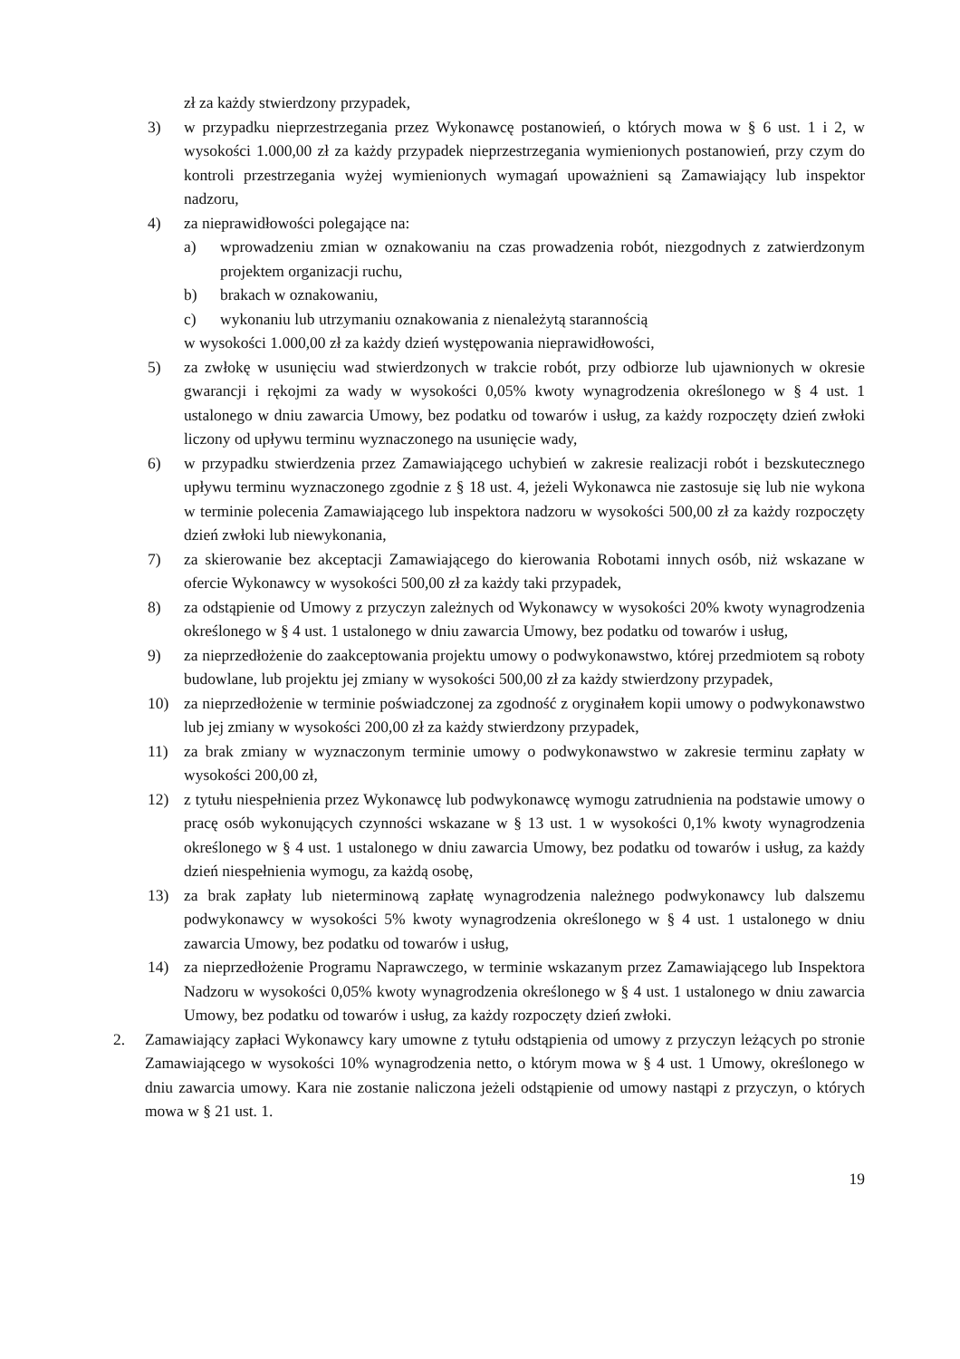zł za każdy stwierdzony przypadek,
3) w przypadku nieprzestrzegania przez Wykonawcę postanowień, o których mowa w § 6 ust. 1 i 2, w wysokości 1.000,00 zł za każdy przypadek nieprzestrzegania wymienionych postanowień, przy czym do kontroli przestrzegania wyżej wymienionych wymagań upoważnieni są Zamawiający lub inspektor nadzoru,
4) za nieprawidłowości polegające na:
a) wprowadzeniu zmian w oznakowaniu na czas prowadzenia robót, niezgodnych z zatwierdzonym projektem organizacji ruchu,
b) brakach w oznakowaniu,
c) wykonaniu lub utrzymaniu oznakowania z nienależytą starannością
w wysokości 1.000,00 zł za każdy dzień występowania nieprawidłowości,
5) za zwłokę w usunięciu wad stwierdzonych w trakcie robót, przy odbiorze lub ujawnionych w okresie gwarancji i rękojmi za wady w wysokości 0,05% kwoty wynagrodzenia określonego w § 4 ust. 1 ustalonego w dniu zawarcia Umowy, bez podatku od towarów i usług, za każdy rozpoczęty dzień zwłoki liczony od upływu terminu wyznaczonego na usunięcie wady,
6) w przypadku stwierdzenia przez Zamawiającego uchybień w zakresie realizacji robót i bezskutecznego upływu terminu wyznaczonego zgodnie z § 18 ust. 4, jeżeli Wykonawca nie zastosuje się lub nie wykona w terminie polecenia Zamawiającego lub inspektora nadzoru w wysokości 500,00 zł za każdy rozpoczęty dzień zwłoki lub niewykonania,
7) za skierowanie bez akceptacji Zamawiającego do kierowania Robotami innych osób, niż wskazane w ofercie Wykonawcy w wysokości 500,00 zł za każdy taki przypadek,
8) za odstąpienie od Umowy z przyczyn zależnych od Wykonawcy w wysokości 20% kwoty wynagrodzenia określonego w § 4 ust. 1 ustalonego w dniu zawarcia Umowy, bez podatku od towarów i usług,
9) za nieprzedłożenie do zaakceptowania projektu umowy o podwykonawstwo, której przedmiotem są roboty budowlane, lub projektu jej zmiany w wysokości 500,00 zł za każdy stwierdzony przypadek,
10) za nieprzedłożenie w terminie poświadczonej za zgodność z oryginałem kopii umowy o podwykonawstwo lub jej zmiany w wysokości 200,00 zł za każdy stwierdzony przypadek,
11) za brak zmiany w wyznaczonym terminie umowy o podwykonawstwo w zakresie terminu zapłaty w wysokości 200,00 zł,
12) z tytułu niespełnienia przez Wykonawcę lub podwykonawcę wymogu zatrudnienia na podstawie umowy o pracę osób wykonujących czynności wskazane w § 13 ust. 1 w wysokości 0,1% kwoty wynagrodzenia określonego w § 4 ust. 1 ustalonego w dniu zawarcia Umowy, bez podatku od towarów i usług, za każdy dzień niespełnienia wymogu, za każdą osobę,
13) za brak zapłaty lub nieterminową zapłatę wynagrodzenia należnego podwykonawcy lub dalszemu podwykonawcy w wysokości 5% kwoty wynagrodzenia określonego w § 4 ust. 1 ustalonego w dniu zawarcia Umowy, bez podatku od towarów i usług,
14) za nieprzedłożenie Programu Naprawczego, w terminie wskazanym przez Zamawiającego lub Inspektora Nadzoru w wysokości 0,05% kwoty wynagrodzenia określonego w § 4 ust. 1 ustalonego w dniu zawarcia Umowy, bez podatku od towarów i usług, za każdy rozpoczęty dzień zwłoki.
2. Zamawiający zapłaci Wykonawcy kary umowne z tytułu odstąpienia od umowy z przyczyn leżących po stronie Zamawiającego w wysokości 10% wynagrodzenia netto, o którym mowa w § 4 ust. 1 Umowy, określonego w dniu zawarcia umowy. Kara nie zostanie naliczona jeżeli odstąpienie od umowy nastąpi z przyczyn, o których mowa w § 21 ust. 1.
19